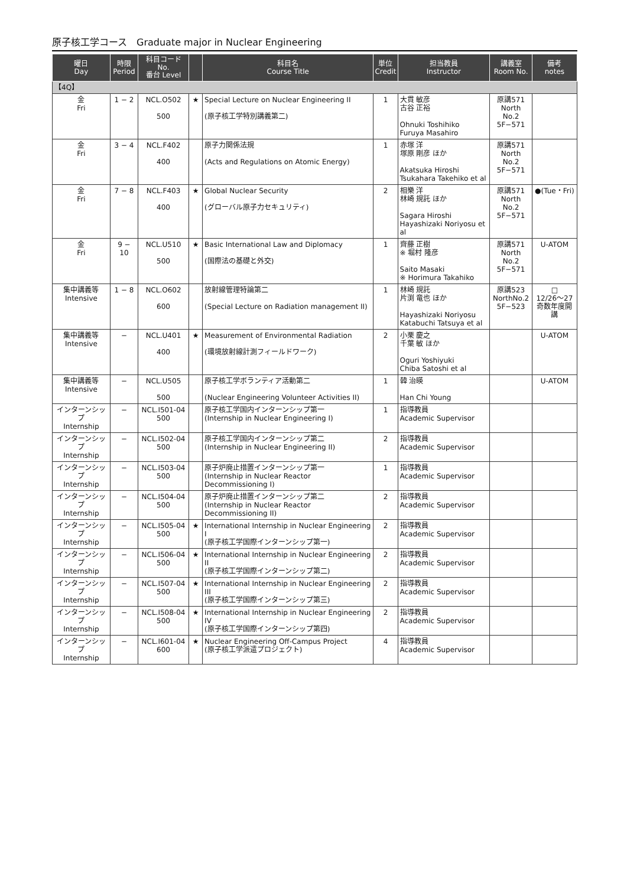原子核工学コース　Graduate major in Nuclear Engineering
| 曜日 Day | 時限 Period | 科目コード No. 番台 Level | | 科目名 Course Title | 単位 Credit | 担当教員 Instructor | 講義室 Room No. | 備考 notes |
| --- | --- | --- | --- | --- | --- | --- | --- | --- |
| 【4Q】 | | | | | | | | |
| 金 Fri | 1 − 2 | NCL.O502 500 | ★ | Special Lecture on Nuclear Engineering II (原子核工学特別講義第二) | 1 | 大貫 敏彦 古谷 正裕 Ohnuki Toshihiko Furuya Masahiro | 原講571 North No.2 5F−571 | |
| 金 Fri | 3 − 4 | NCL.F402 400 | | 原子力関係法規 (Acts and Regulations on Atomic Energy) | 1 | 赤塚 洋 塚原 剛彦 ほか Akatsuka Hiroshi Tsukahara Takehiko et al | 原講571 North No.2 5F−571 | |
| 金 Fri | 7 − 8 | NCL.F403 400 | ★ | Global Nuclear Security (グローバル原子力セキュリティ) | 2 | 相樂 洋 林崎 規託 ほか Sagara Hiroshi Hayashizaki Noriyosu et al | 原講571 North No.2 5F−571 | ●(Tue・Fri) |
| 金 Fri | 9 − 10 | NCL.U510 500 | ★ | Basic International Law and Diplomacy (国際法の基礎と外交) | 1 | 齊藤 正樹 ※ 堀村 隆彦 Saito Masaki ※ Horimura Takahiko | 原講571 North No.2 5F−571 | U-ATOM |
| 集中講義等 Intensive | 1 − 8 | NCL.O602 600 | | 放射線管理特論第二 (Special Lecture on Radiation management II) | 1 | 林崎 規託 片渕 竜也 ほか Hayashizaki Noriyosu Katabuchi Tatsuya et al | 原講523 NorthNo.2 5F−523 | □ 12/26〜27 奇数年度開講 |
| 集中講義等 Intensive | − | NCL.U401 400 | ★ | Measurement of Environmental Radiation (環境放射線計測フィールドワーク) | 2 | 小栗 慶之 千葉 敏 ほか Oguri Yoshiyuki Chiba Satoshi et al | | U-ATOM |
| 集中講義等 Intensive | − | NCL.U505 500 | | 原子核工学ボランティア活動第二 (Nuclear Engineering Volunteer Activities II) | 1 | 韓 治暎 Han Chi Young | | U-ATOM |
| インターンシップ Internship | − | NCL.I501-04 500 | | 原子核工学国内インターンシップ第一 (Internship in Nuclear Engineering I) | 1 | 指導教員 Academic Supervisor | | |
| インターンシップ Internship | − | NCL.I502-04 500 | | 原子核工学国内インターンシップ第二 (Internship in Nuclear Engineering II) | 2 | 指導教員 Academic Supervisor | | |
| インターンシップ Internship | − | NCL.I503-04 500 | | 原子炉廃止措置インターンシップ第一 (Internship in Nuclear Reactor Decommissioning I) | 1 | 指導教員 Academic Supervisor | | |
| インターンシップ Internship | − | NCL.I504-04 500 | | 原子炉廃止措置インターンシップ第二 (Internship in Nuclear Reactor Decommissioning II) | 2 | 指導教員 Academic Supervisor | | |
| インターンシップ Internship | − | NCL.I505-04 500 | ★ | International Internship in Nuclear Engineering I (原子核工学国際インターンシップ第一) | 2 | 指導教員 Academic Supervisor | | |
| インターンシップ Internship | − | NCL.I506-04 500 | ★ | International Internship in Nuclear Engineering II (原子核工学国際インターンシップ第二) | 2 | 指導教員 Academic Supervisor | | |
| インターンシップ Internship | − | NCL.I507-04 500 | ★ | International Internship in Nuclear Engineering III (原子核工学国際インターンシップ第三) | 2 | 指導教員 Academic Supervisor | | |
| インターンシップ Internship | − | NCL.I508-04 500 | ★ | International Internship in Nuclear Engineering IV (原子核工学国際インターンシップ第四) | 2 | 指導教員 Academic Supervisor | | |
| インターンシップ Internship | − | NCL.I601-04 600 | ★ | Nuclear Engineering Off-Campus Project (原子核工学派遣プロジェクト) | 4 | 指導教員 Academic Supervisor | | |